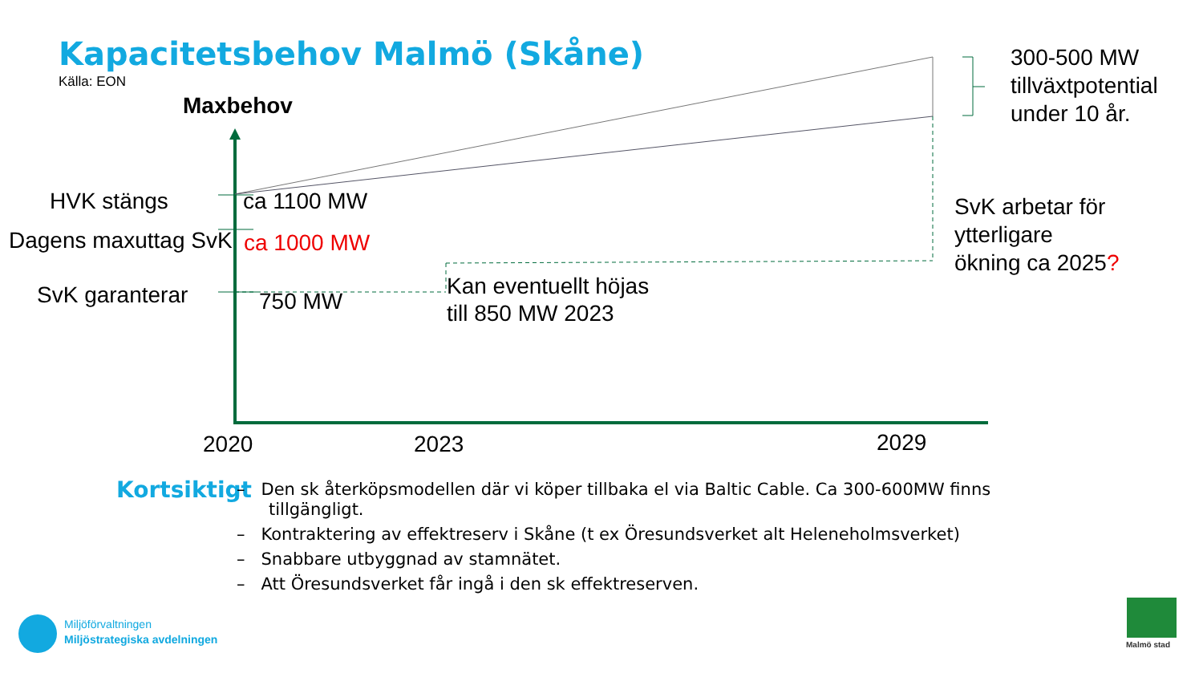Kapacitetsbehov Malmö (Skåne)
Källa: EON
Maxbehov
300-500 MW
tillväxtpotential
under 10 år.
HVK stängs ca 1100 MW
Dagens maxuttag SvK ca 1000 MW
SvK garanterar 750 MW
Kan eventuellt höjas
till 850 MW 2023
SvK arbetar för
ytterligare
ökning ca 2025?
2020 2023 2029
Kortsiktigt
– Den sk återköpsmodellen där vi köper tillbaka el via Baltic Cable. Ca 300-600MW finns
tillgängligt.
– Kontraktering av effektreserv i Skåne (t ex Öresundsverket alt Heleneholmsverket)
– Snabbare utbyggnad av stamnätet.
– Att Öresundsverket får ingå i den sk effektreserven.
Miljöförvaltningen
Miljöstrategiska avdelningen
Malmö stad